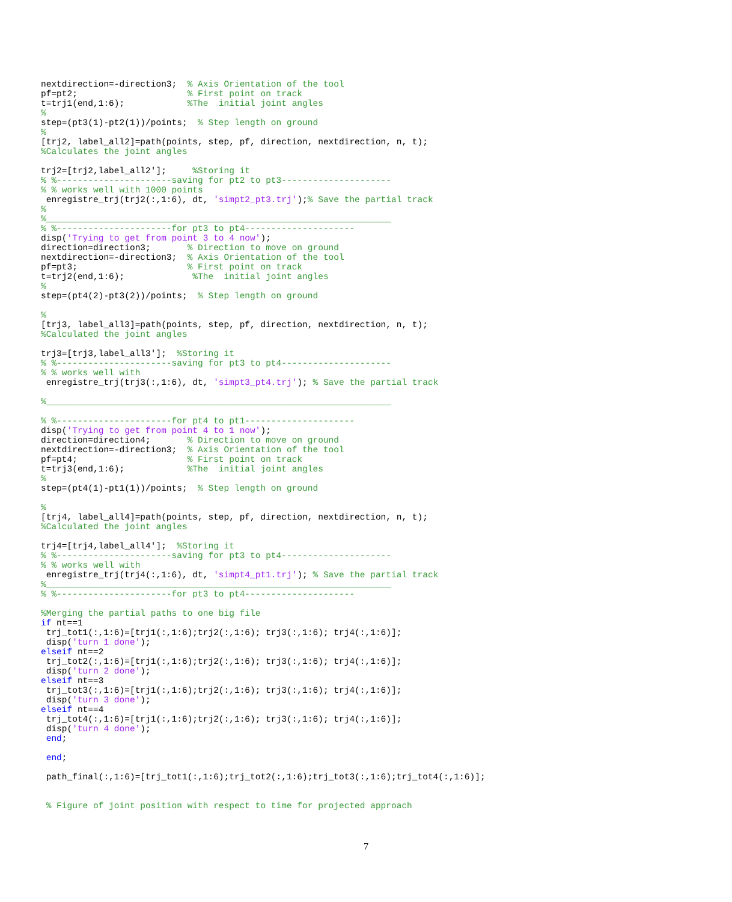nextdirection=-direction3;  % Axis Orientation of the tool
pf=pt2;                     % First point on track
t=trj1(end,1:6);            %The  initial joint angles
%
step=(pt3(1)-pt2(1))/points;  % Step length on ground
%
[trj2, label_all2]=path(points, step, pf, direction, nextdirection, n, t);
%Calculates the joint angles

trj2=[trj2,label_all2'];     %Storing it
% %----------------------saving for pt2 to pt3---------------------
% % works well with 1000 points
 enregistre_trj(trj2(:,1:6), dt, 'simpt2_pt3.trj');% Save the partial track
%
%__________________________________________________________________
% %----------------------for pt3 to pt4---------------------
disp('Trying to get from point 3 to 4 now');
direction=direction3;       % Direction to move on ground
nextdirection=-direction3;  % Axis Orientation of the tool
pf=pt3;                     % First point on track
t=trj2(end,1:6);             %The  initial joint angles
%
step=(pt4(2)-pt3(2))/points;  % Step length on ground

%
[trj3, label_all3]=path(points, step, pf, direction, nextdirection, n, t);
%Calculated the joint angles

trj3=[trj3,label_all3'];  %Storing it
% %----------------------saving for pt3 to pt4---------------------
% % works well with
 enregistre_trj(trj3(:,1:6), dt, 'simpt3_pt4.trj'); % Save the partial track

%__________________________________________________________________

% %----------------------for pt4 to pt1---------------------
disp('Trying to get from point 4 to 1 now');
direction=direction4;       % Direction to move on ground
nextdirection=-direction3;  % Axis Orientation of the tool
pf=pt4;                     % First point on track
t=trj3(end,1:6);            %The  initial joint angles
%
step=(pt4(1)-pt1(1))/points;  % Step length on ground

%
[trj4, label_all4]=path(points, step, pf, direction, nextdirection, n, t);
%Calculated the joint angles

trj4=[trj4,label_all4'];  %Storing it
% %----------------------saving for pt3 to pt4---------------------
% % works well with
 enregistre_trj(trj4(:,1:6), dt, 'simpt4_pt1.trj'); % Save the partial track
%__________________________________________________________________
% %----------------------for pt3 to pt4---------------------

%Merging the partial paths to one big file
if nt==1
 trj_tot1(:,1:6)=[trj1(:,1:6);trj2(:,1:6); trj3(:,1:6); trj4(:,1:6)];
 disp('turn 1 done');
elseif nt==2
 trj_tot2(:,1:6)=[trj1(:,1:6);trj2(:,1:6); trj3(:,1:6); trj4(:,1:6)];
 disp('turn 2 done');
elseif nt==3
 trj_tot3(:,1:6)=[trj1(:,1:6);trj2(:,1:6); trj3(:,1:6); trj4(:,1:6)];
 disp('turn 3 done');
elseif nt==4
 trj_tot4(:,1:6)=[trj1(:,1:6);trj2(:,1:6); trj3(:,1:6); trj4(:,1:6)];
 disp('turn 4 done');
 end;

 end;

 path_final(:,1:6)=[trj_tot1(:,1:6);trj_tot2(:,1:6);trj_tot3(:,1:6);trj_tot4(:,1:6)];


 % Figure of joint position with respect to time for projected approach
7